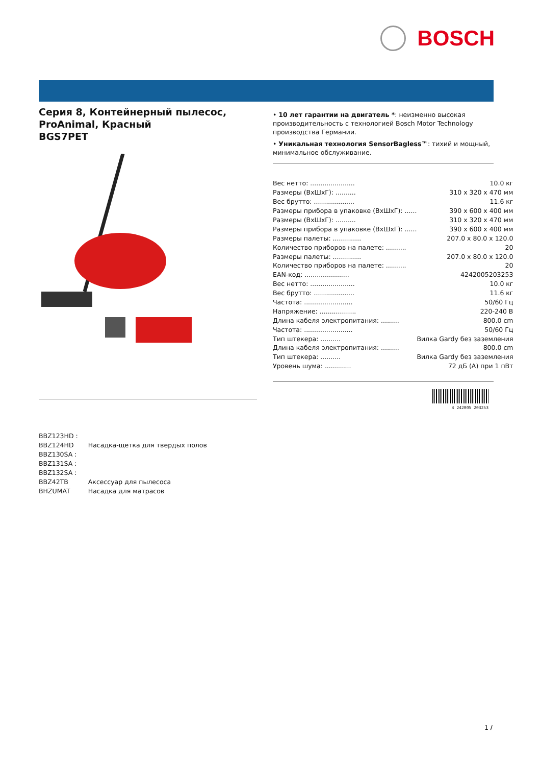BOSCH
Серия 8, Контейнерный пылесос, ProAnimal, Красный
BGS7PET
• 10 лет гарантии на двигатель *: неизменно высокая производительность с технологией Bosch Motor Technology производства Германии.
• Уникальная технология SensorBagless™: тихий и мощный, минимальное обслуживание.
| Вес нетто: ...................... | 10.0 кг |
| Размеры (ВхШхГ): .......... | 310 x 320 x 470 мм |
| Вес брутто: .................... | 11.6 кг |
| Размеры прибора в упаковке (ВхШхГ): ...... | 390 x 600 x 400 мм |
| Размеры (ВхШхГ): .......... | 310 x 320 x 470 мм |
| Размеры прибора в упаковке (ВхШхГ): ...... | 390 x 600 x 400 мм |
| Размеры палеты: .............. | 207.0 x 80.0 x 120.0 |
| Количество приборов на палете: .......... | 20 |
| Размеры палеты: .............. | 207.0 x 80.0 x 120.0 |
| Количество приборов на палете: .......... | 20 |
| EAN-код: ...................... | 4242005203253 |
| Вес нетто: ...................... | 10.0 кг |
| Вес брутто: .................... | 11.6 кг |
| Частота: ........................ | 50/60 Гц |
| Напряжение: .................. | 220-240 В |
| Длина кабеля электропитания: ......... | 800.0 cm |
| Частота: ........................ | 50/60 Гц |
| Тип штекера: .......... | Вилка Gardy без заземления |
| Длина кабеля электропитания: ......... | 800.0 cm |
| Тип штекера: .......... | Вилка Gardy без заземления |
| Уровень шума: ............. | 72 дБ (A) при 1 пВт |
4 242005 203253
| BBZ123HD : | |
| BBZ124HD | Насадка-щетка для твердых полов |
| BBZ130SA : | |
| BBZ131SA : | |
| BBZ132SA : | |
| BBZ42TB | Аксессуар для пылесоса |
| BHZUMAT | Насадка для матрасов |
1 /